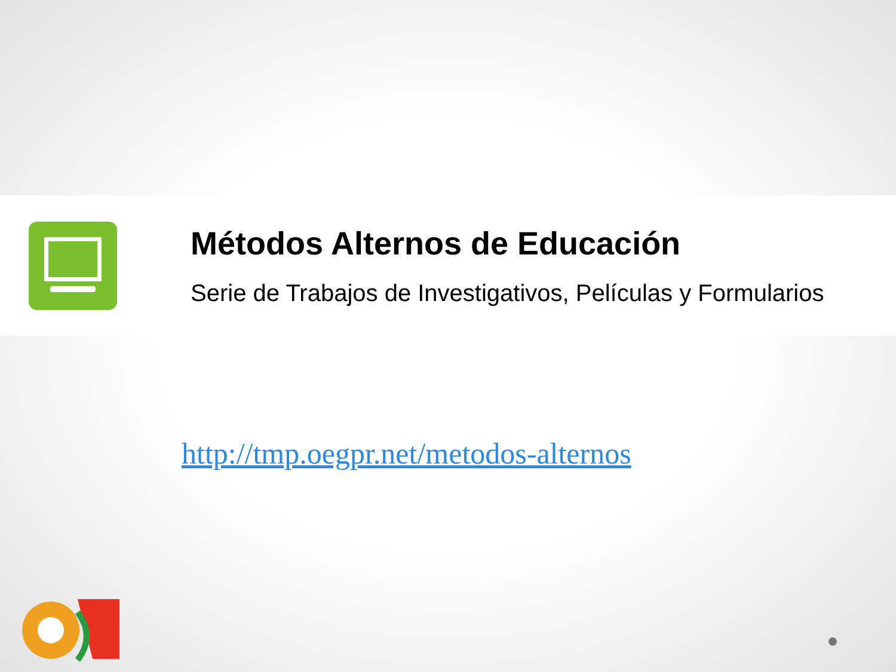Métodos Alternos de Educación
Serie de Trabajos de Investigativos, Películas y Formularios
http://tmp.oegpr.net/metodos-alternos